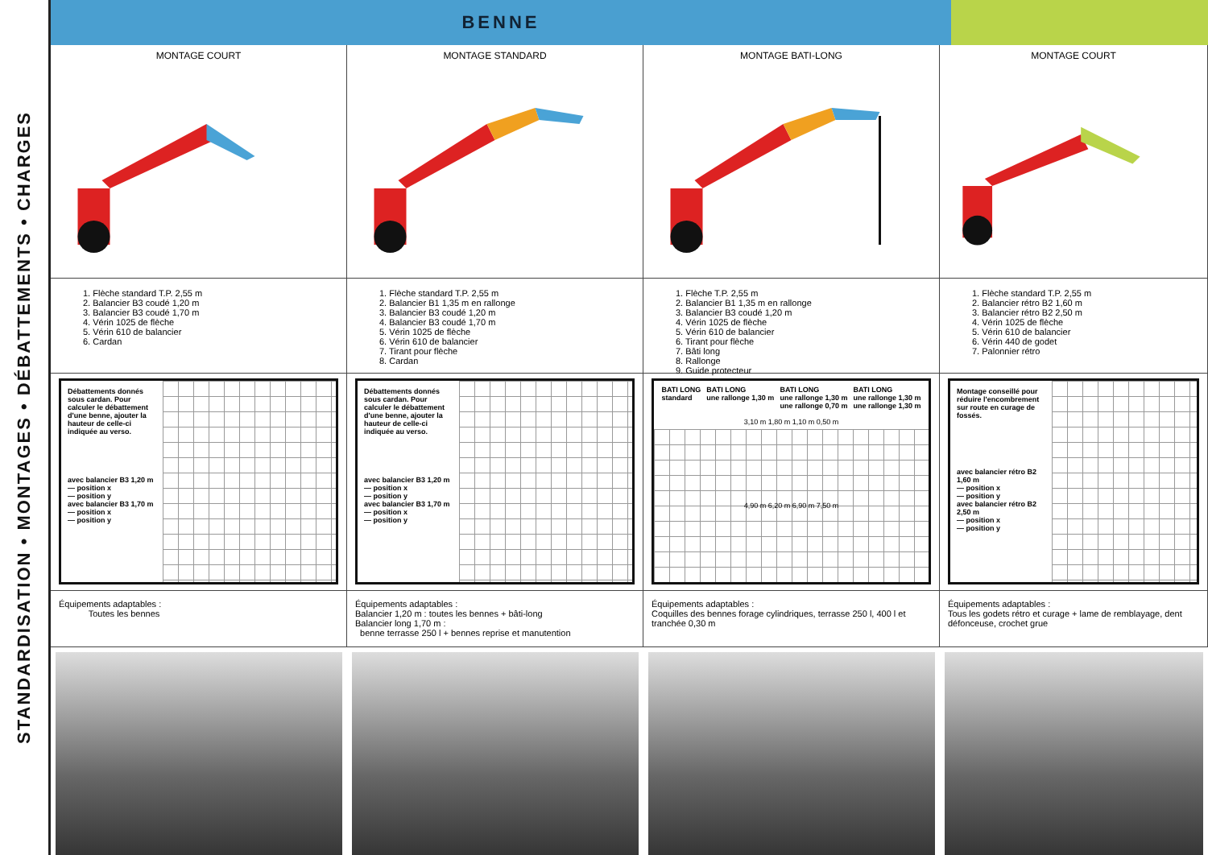STANDARDISATION • MONTAGES • DÉBATTEMENTS • CHARGES
BENNE
MONTAGE COURT
MONTAGE STANDARD
MONTAGE BATI-LONG
MONTAGE COURT
1. Flèche standard T.P. 2,55 m
2. Balancier B3 coudé 1,20 m
3. Balancier B3 coudé 1,70 m
4. Vérin 1025 de flèche
5. Vérin 610 de balancier
6. Cardan
1. Flèche standard T.P. 2,55 m
2. Balancier B1 1,35 m en rallonge
3. Balancier B3 coudé 1,20 m
4. Balancier B3 coudé 1,70 m
5. Vérin 1025 de flèche
6. Vérin 610 de balancier
7. Tirant pour flèche
8. Cardan
1. Flèche T.P. 2,55 m
2. Balancier B1 1,35 m en rallonge
3. Balancier B3 coudé 1,20 m
4. Vérin 1025 de flèche
5. Vérin 610 de balancier
6. Tirant pour flèche
7. Bâti long
8. Rallonge
9. Guide protecteur
1. Flèche standard T.P. 2,55 m
2. Balancier rétro B2 1,60 m
3. Balancier rétro B2 2,50 m
4. Vérin 1025 de flèche
5. Vérin 610 de balancier
6. Vérin 440 de godet
7. Palonnier rétro
Débattements donnés sous cardan. Pour calculer le débattement d'une benne, ajouter la hauteur de celle-ci indiquée au verso.
avec balancier B3 1,20 m
— position x
— position y
avec balancier B3 1,70 m
— position x
— position y
Débattements donnés sous cardan. Pour calculer le débattement d'une benne, ajouter la hauteur de celle-ci indiquée au verso.
avec balancier B3 1,20 m
— position x
— position y
avec balancier B3 1,70 m
— position x
— position y
BATI LONG
standard BATI LONG
une rallonge 1,30 m BATI LONG
une rallonge 1,30 m
une rallonge 0,70 m BATI LONG
une rallonge 1,30 m
une rallonge 1,30 m
3,10 m 1,80 m 1,10 m 0,50 m
4,90 m 6,20 m 6,90 m 7,50 m
Montage conseillé pour réduire l'encombrement sur route en curage de fossés.
avec balancier rétro B2 1,60 m
— position x
— position y
avec balancier rétro B2 2,50 m
— position x
— position y
Équipements adaptables :
Toutes les bennes
Équipements adaptables :
Balancier 1,20 m : toutes les bennes + bâti-long
Balancier long 1,70 m :
benne terrasse 250 l + bennes reprise et manutention
Équipements adaptables :
Coquilles des bennes forage cylindriques, terrasse 250 l, 400 l et tranchée 0,30 m
Équipements adaptables :
Tous les godets rétro et curage + lame de remblayage, dent défonceuse, crochet grue